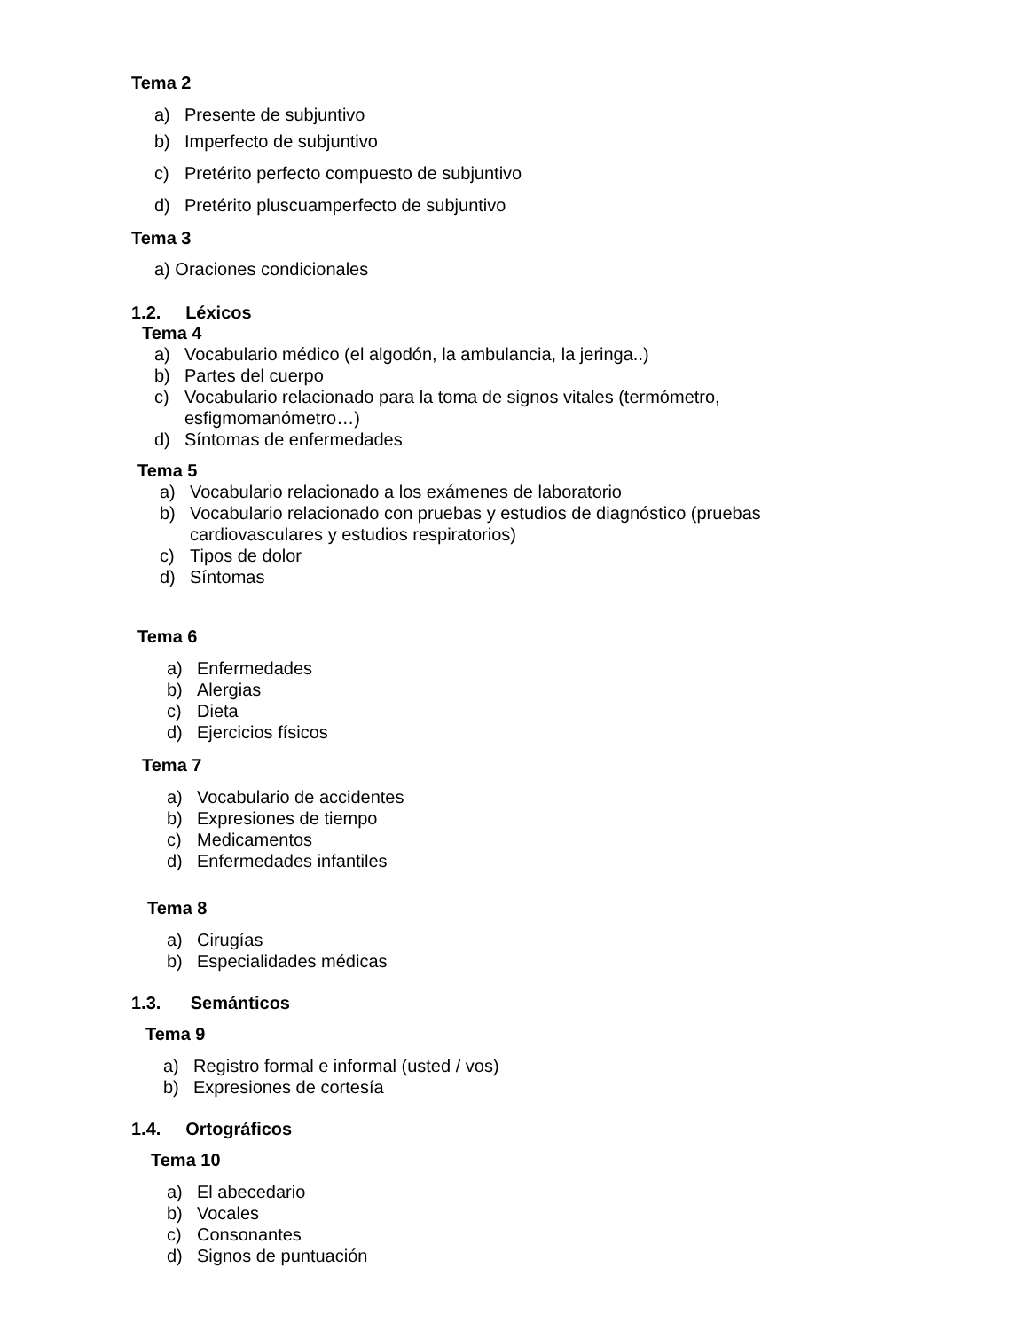Tema 2
a) Presente de subjuntivo
b) Imperfecto de subjuntivo
c) Pretérito perfecto compuesto de subjuntivo
d) Pretérito pluscuamperfecto de subjuntivo
Tema 3
a) Oraciones condicionales
1.2. Léxicos
Tema 4
a) Vocabulario médico (el algodón, la ambulancia, la jeringa..)
b) Partes del cuerpo
c) Vocabulario relacionado para la toma de signos vitales (termómetro,
esfigmomanómetro…)
d) Síntomas de enfermedades
Tema 5
a) Vocabulario relacionado a los exámenes de laboratorio
b) Vocabulario relacionado con pruebas y estudios de diagnóstico (pruebas
cardiovasculares y estudios respiratorios)
c) Tipos de dolor
d) Síntomas
Tema 6
a) Enfermedades
b) Alergias
c) Dieta
d) Ejercicios físicos
Tema 7
a) Vocabulario de accidentes
b) Expresiones de tiempo
c) Medicamentos
d) Enfermedades infantiles
Tema 8
a) Cirugías
b) Especialidades médicas
1.3. Semánticos
Tema 9
a) Registro formal e informal (usted / vos)
b) Expresiones de cortesía
1.4. Ortográficos
Tema 10
a) El abecedario
b) Vocales
c) Consonantes
d) Signos de puntuación